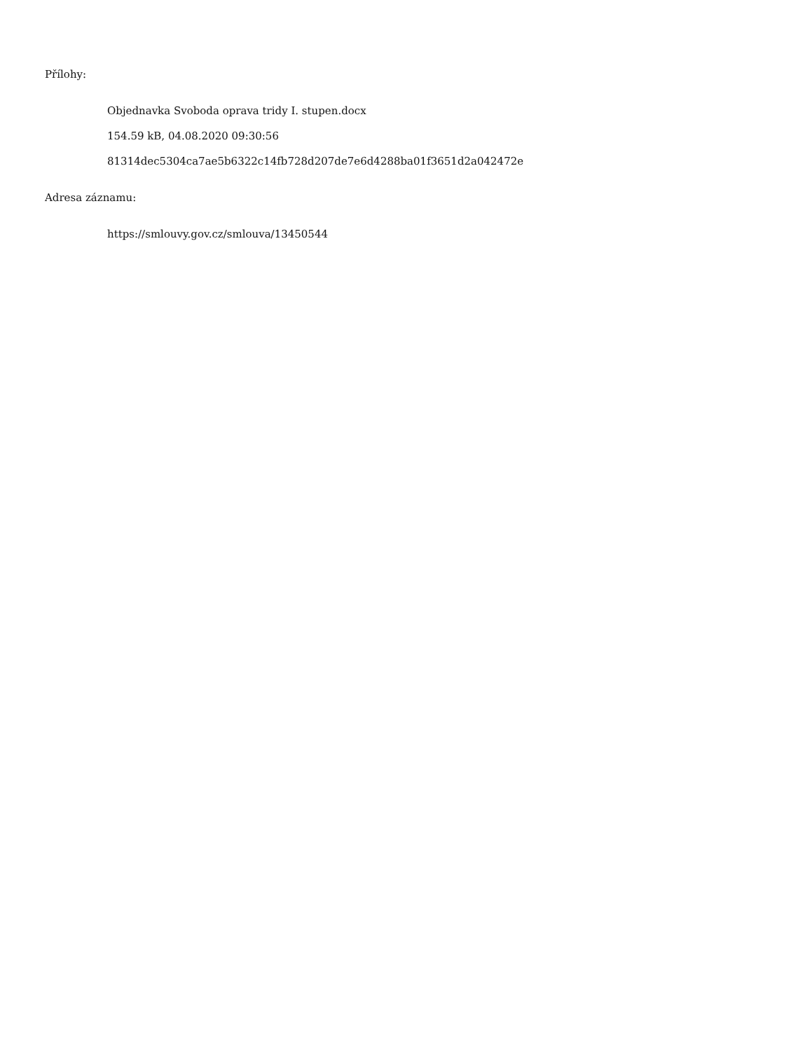Přílohy:
Objednavka Svoboda oprava tridy I. stupen.docx
154.59 kB, 04.08.2020 09:30:56
81314dec5304ca7ae5b6322c14fb728d207de7e6d4288ba01f3651d2a042472e
Adresa záznamu:
https://smlouvy.gov.cz/smlouva/13450544